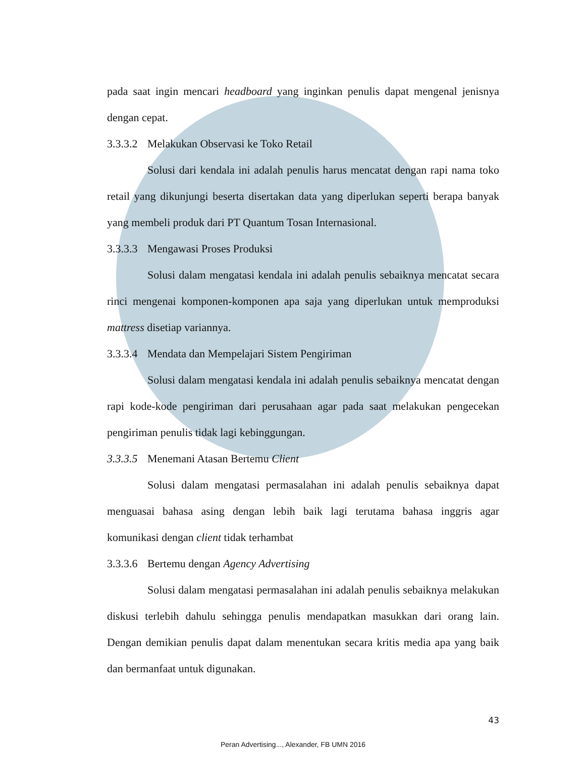pada saat ingin mencari headboard yang inginkan penulis dapat mengenal jenisnya dengan cepat.
3.3.3.2 Melakukan Observasi ke Toko Retail
Solusi dari kendala ini adalah penulis harus mencatat dengan rapi nama toko retail yang dikunjungi beserta disertakan data yang diperlukan seperti berapa banyak yang membeli produk dari PT Quantum Tosan Internasional.
3.3.3.3 Mengawasi Proses Produksi
Solusi dalam mengatasi kendala ini adalah penulis sebaiknya mencatat secara rinci mengenai komponen-komponen apa saja yang diperlukan untuk memproduksi mattress disetiap variannya.
3.3.3.4 Mendata dan Mempelajari Sistem Pengiriman
Solusi dalam mengatasi kendala ini adalah penulis sebaiknya mencatat dengan rapi kode-kode pengiriman dari perusahaan agar pada saat melakukan pengecekan pengiriman penulis tidak lagi kebinggungan.
3.3.3.5 Menemani Atasan Bertemu Client
Solusi dalam mengatasi permasalahan ini adalah penulis sebaiknya dapat menguasai bahasa asing dengan lebih baik lagi terutama bahasa inggris agar komunikasi dengan client tidak terhambat
3.3.3.6 Bertemu dengan Agency Advertising
Solusi dalam mengatasi permasalahan ini adalah penulis sebaiknya melakukan diskusi terlebih dahulu sehingga penulis mendapatkan masukkan dari orang lain. Dengan demikian penulis dapat dalam menentukan secara kritis media apa yang baik dan bermanfaat untuk digunakan.
43
Peran Advertising..., Alexander, FB UMN 2016